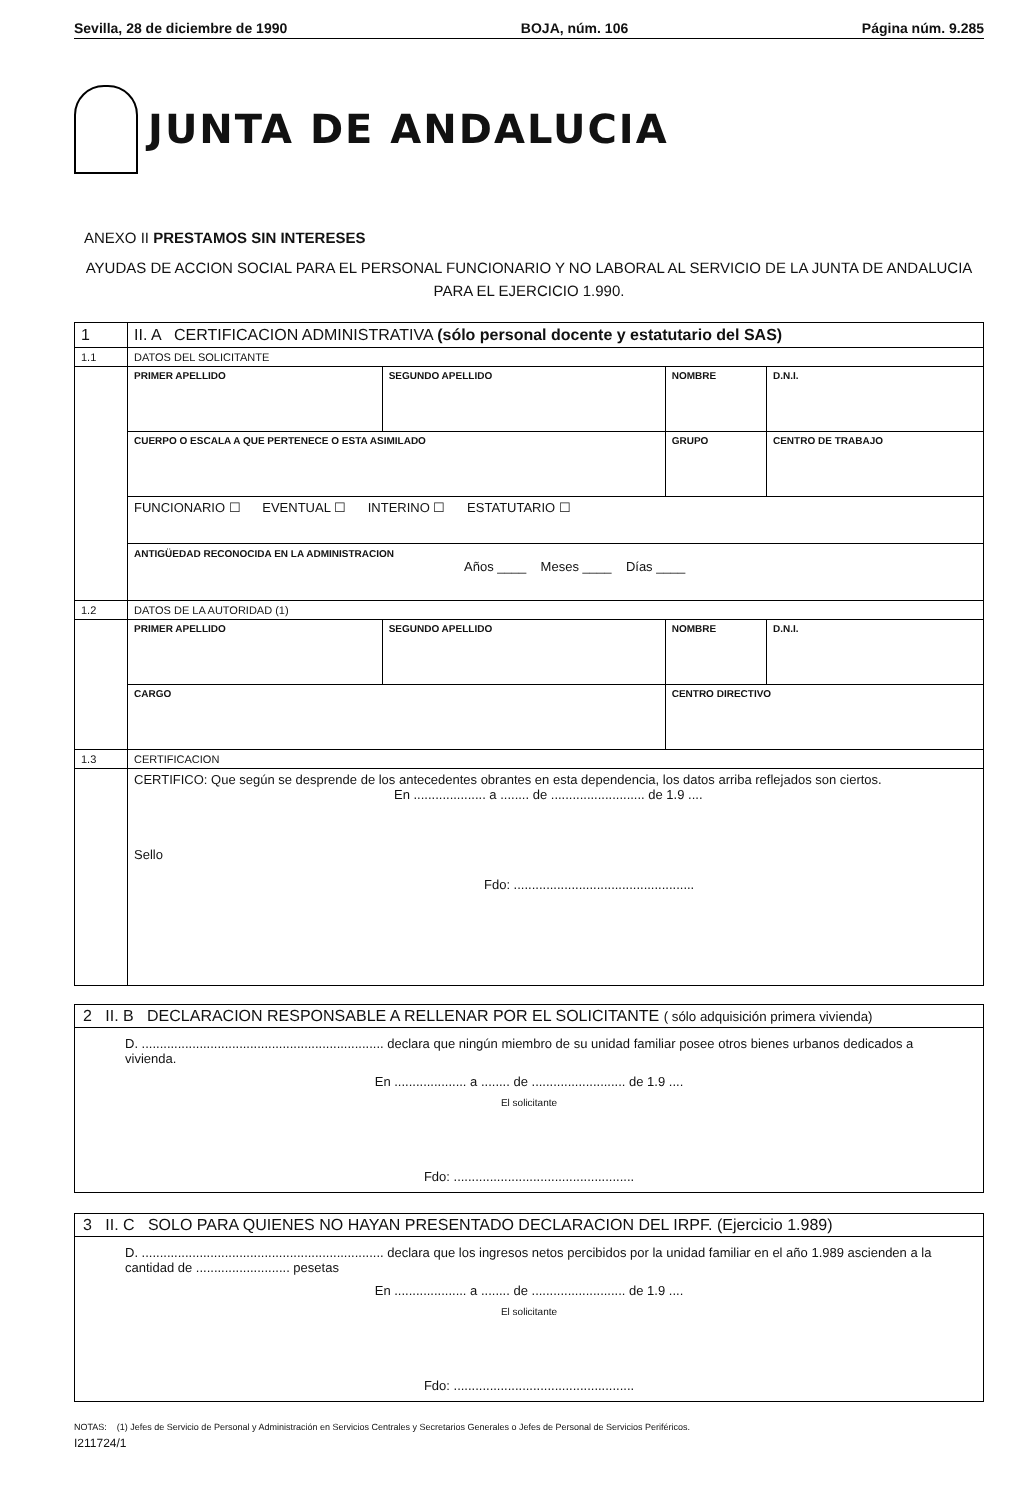Sevilla, 28 de diciembre de 1990 BOJA, núm. 106 Página núm. 9.285
JUNTA DE ANDALUCIA
ANEXO II PRESTAMOS SIN INTERESES
AYUDAS DE ACCION SOCIAL PARA EL PERSONAL FUNCIONARIO Y NO LABORAL AL SERVICIO DE LA JUNTA DE ANDALUCIA PARA EL EJERCICIO 1.990.
| 1 | II. A CERTIFICACION ADMINISTRATIVA (sólo personal docente y estatutario del SAS) | | | |
| 1.1 | DATOS DEL SOLICITANTE | | | |
| | PRIMER APELLIDO | SEGUNDO APELLIDO | NOMBRE | D.N.I. |
| | CUERPO O ESCALA A QUE PERTENECE O ESTA ASIMILADO | | GRUPO | CENTRO DE TRABAJO |
| | FUNCIONARIO ☐ EVENTUAL ☐ INTERINO ☐ ESTATUTARIO ☐ | | | |
| | ANTIGÜEDAD RECONOCIDA EN LA ADMINISTRACION Años ____ Meses ____ Días ____ | | | |
| 1.2 | DATOS DE LA AUTORIDAD (1) | | | |
| | PRIMER APELLIDO | SEGUNDO APELLIDO | NOMBRE | D.N.I. |
| | CARGO | | CENTRO DIRECTIVO | |
| 1.3 | CERTIFICACION | | | |
| | CERTIFICO: Que según se desprende de los antecedentes obrantes en esta dependencia, los datos arriba reflejados son ciertos. En .................... a ........ de .......................... de 1.9 .... Sello Fdo: .................................................. | | | |
2 II. B DECLARACION RESPONSABLE A RELLENAR POR EL SOLICITANTE ( sólo adquisición primera vivienda)
D. ................................................................... declara que ningún miembro de su unidad familiar posee otros bienes urbanos dedicados a vivienda.
En .................... a ........ de .......................... de 1.9 ....
El solicitante
Fdo: ..................................................
3 II. C SOLO PARA QUIENES NO HAYAN PRESENTADO DECLARACION DEL IRPF. (Ejercicio 1.989)
D. ................................................................... declara que los ingresos netos percibidos por la unidad familiar en el año 1.989 ascienden a la cantidad de .......................... pesetas
En .................... a ........ de .......................... de 1.9 ....
El solicitante
Fdo: ..................................................
NOTAS: (1) Jefes de Servicio de Personal y Administración en Servicios Centrales y Secretarios Generales o Jefes de Personal de Servicios Periféricos.
I211724/1